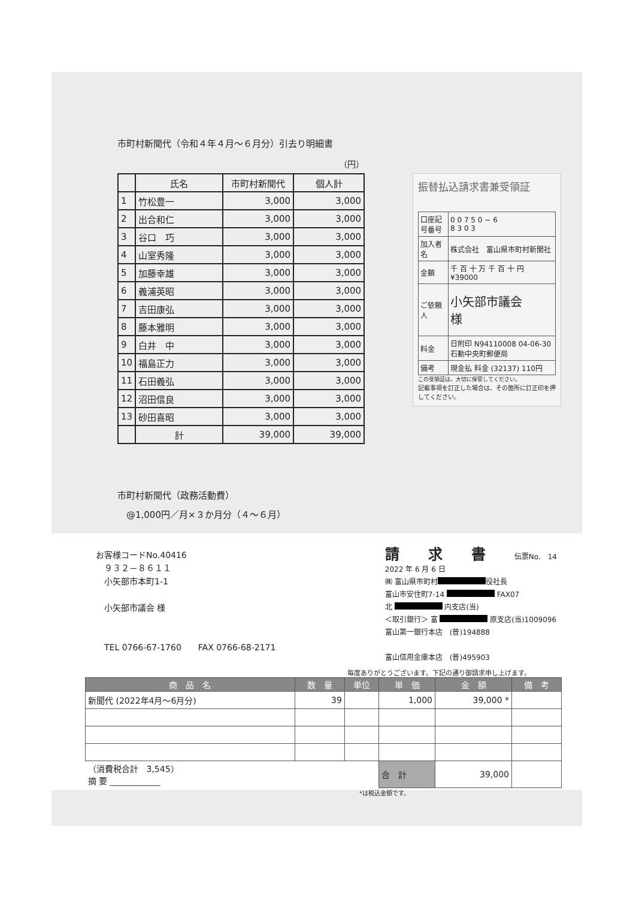市町村新聞代（令和４年４月～６月分）引去り明細書
（円）
| | 氏名 | 市町村新聞代 | 個人計 |
| --- | --- | --- | --- |
| 1 | 竹松豊一 | 3,000 | 3,000 |
| 2 | 出合和仁 | 3,000 | 3,000 |
| 3 | 谷口 巧 | 3,000 | 3,000 |
| 4 | 山室秀隆 | 3,000 | 3,000 |
| 5 | 加藤幸雄 | 3,000 | 3,000 |
| 6 | 義浦英昭 | 3,000 | 3,000 |
| 7 | 吉田康弘 | 3,000 | 3,000 |
| 8 | 藤本雅明 | 3,000 | 3,000 |
| 9 | 白井 中 | 3,000 | 3,000 |
| 10 | 福島正力 | 3,000 | 3,000 |
| 11 | 石田義弘 | 3,000 | 3,000 |
| 12 | 沼田信良 | 3,000 | 3,000 |
| 13 | 砂田喜昭 | 3,000 | 3,000 |
| | 計 | 39,000 | 39,000 |
振替払込請求書兼受領証
| 口座記号番号 | 0 0 7 5 0 − 6 8 3 0 3 |
| 加入者名 | 株式会社 富山県市町村新聞社 |
| 金額 | 千 百 十 万 千 百 十 円 ¥39000 |
| ご依頼人 | 小矢部市議会 様 |
| 料金 | 日附印 N94110008 04-06-30 石動中央町郵便局 |
| 備考 | 現金払 料金 (32137) 110円 |
この受領証は、大切に保管してください。
記載事項を訂正した場合は、その箇所に訂正印を押してください。
市町村新聞代（政務活動費）
　@1,000円／月×３か月分（４～６月）
お客様コードNo.40416
　９３２－８６１１
　小矢部市本町1-1
　小矢部市議会 様
　TEL 0766-67-1760　　FAX 0766-68-2171
請　　求　　書　　伝票No.　14
2022 年 6 月 6 日
㈱ 富山県市町村 役社長
富山市安住町7-14 FAX07
北 内支店(当)
＜取引銀行＞ 富 原支店(当)1009096
富山第一銀行本店　(普)194888
富山信用金庫本店　(普)495903
毎度ありがとうございます。下記の通り御請求申し上げます。
| 商 品 名 | 数 量 | 単位 | 単 価 | 金 額 | 備 考 |
| --- | --- | --- | --- | --- | --- |
| 新聞代 (2022年4月～6月分) | 39 | | 1,000 | 39,000 * | |
| （消費税合計 3,545） 摘 要 ____________ | | | 合 計 | 39,000 | |
*は税込金額です。